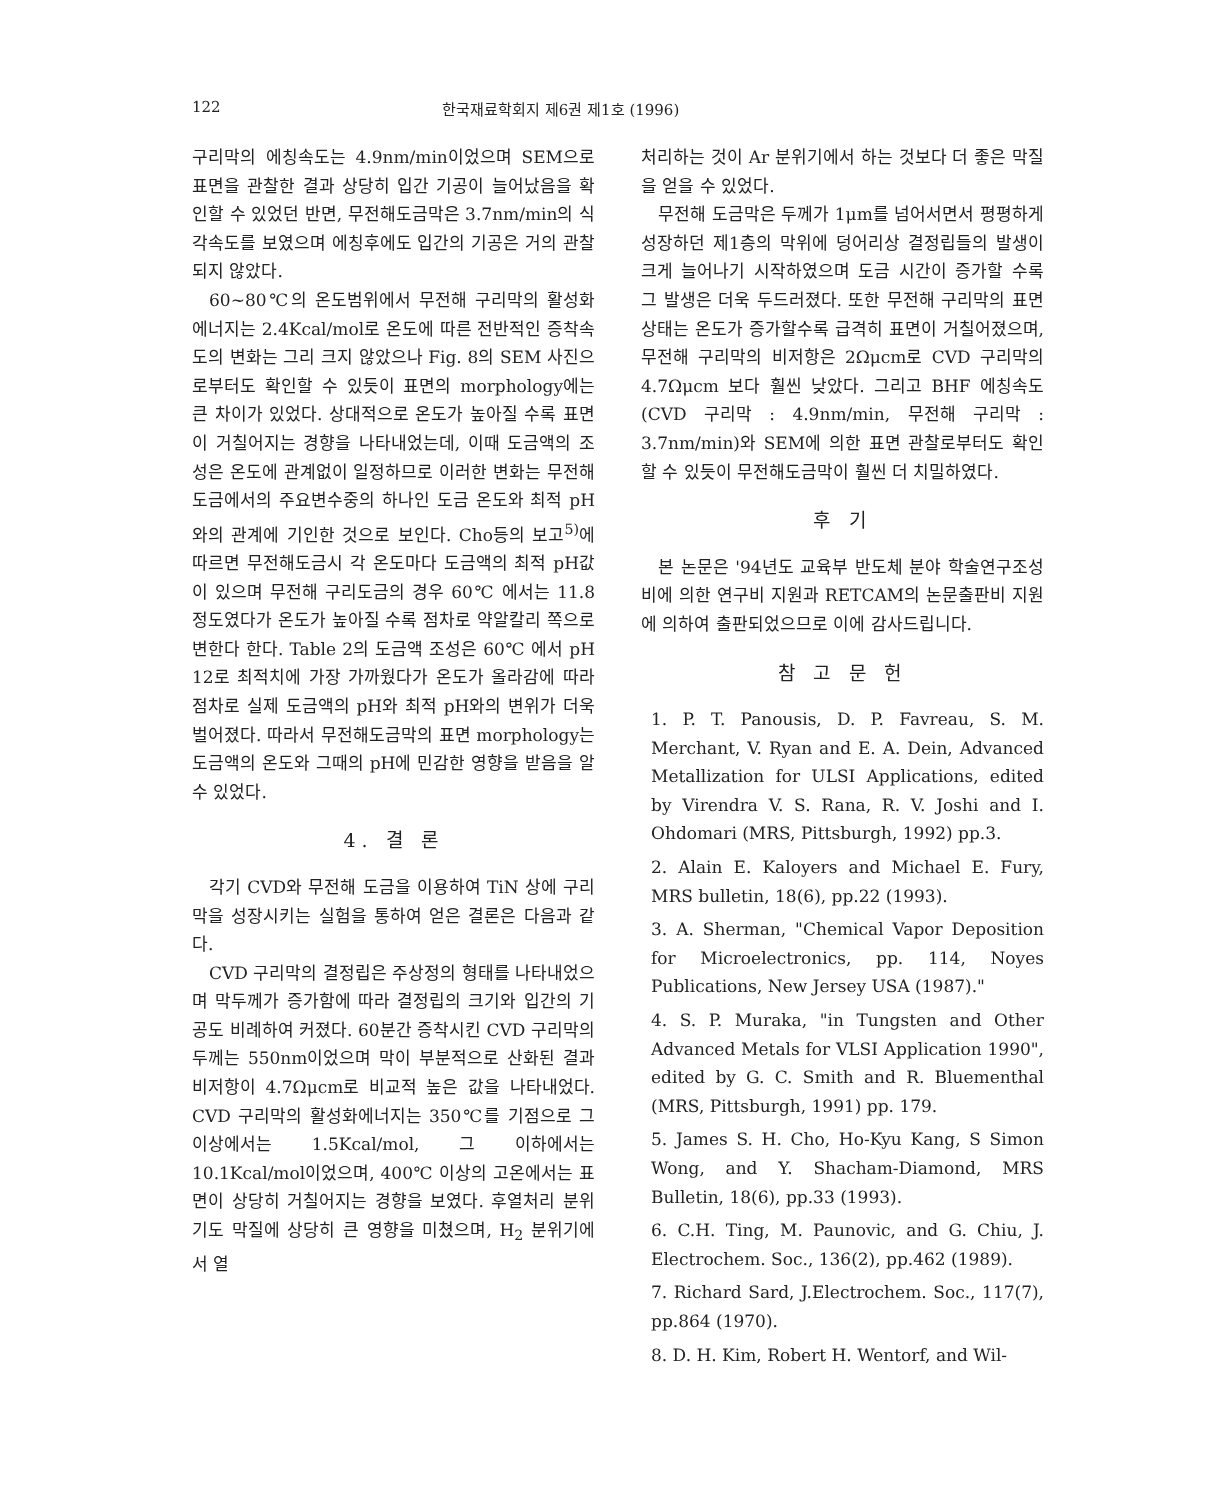122 한국재료학회지 제6권 제1호 (1996)
구리막의 에칭속도는 4.9nm/min이었으며 SEM으로 표면을 관찰한 결과 상당히 입간 기공이 늘어났음을 확인할 수 있었던 반면, 무전해도금막은 3.7nm/min의 식각속도를 보였으며 에칭후에도 입간의 기공은 거의 관찰되지 않았다.
60~80℃의 온도범위에서 무전해 구리막의 활성화 에너지는 2.4Kcal/mol로 온도에 따른 전반적인 증착속도의 변화는 그리 크지 않았으나 Fig. 8의 SEM 사진으로부터도 확인할 수 있듯이 표면의 morphology에는 큰 차이가 있었다. 상대적으로 온도가 높아질 수록 표면이 거칠어지는 경향을 나타내었는데, 이때 도금액의 조성은 온도에 관계없이 일정하므로 이러한 변화는 무전해도금에서의 주요변수중의 하나인 도금 온도와 최적 pH와의 관계에 기인한 것으로 보인다. Cho등의 보고<sup>5)</sup>에 따르면 무전해도금시 각 온도마다 도금액의 최적 pH값이 있으며 무전해 구리도금의 경우 60℃ 에서는 11.8 정도였다가 온도가 높아질 수록 점차로 약알칼리 쪽으로 변한다 한다. Table 2의 도금액 조성은 60℃ 에서 pH 12로 최적치에 가장 가까웠다가 온도가 올라감에 따라 점차로 실제 도금액의 pH와 최적 pH와의 변위가 더욱 벌어졌다. 따라서 무전해도금막의 표면 morphology는 도금액의 온도와 그때의 pH에 민감한 영향을 받음을 알 수 있었다.
4. 결 론
각기 CVD와 무전해 도금을 이용하여 TiN 상에 구리막을 성장시키는 실험을 통하여 얻은 결론은 다음과 같다.
CVD 구리막의 결정립은 주상정의 형태를 나타내었으며 막두께가 증가함에 따라 결정립의 크기와 입간의 기공도 비례하여 커졌다. 60분간 증착시킨 CVD 구리막의 두께는 550nm이었으며 막이 부분적으로 산화된 결과 비저항이 4.7Ωμcm로 비교적 높은 값을 나타내었다. CVD 구리막의 활성화에너지는 350℃를 기점으로 그 이상에서는 1.5Kcal/mol, 그 이하에서는 10.1Kcal/mol이었으며, 400℃ 이상의 고온에서는 표면이 상당히 거칠어지는 경향을 보였다. 후열처리 분위기도 막질에 상당히 큰 영향을 미쳤으며, H<sub>2</sub> 분위기에서 열
처리하는 것이 Ar 분위기에서 하는 것보다 더 좋은 막질을 얻을 수 있었다.
무전해 도금막은 두께가 1μm를 넘어서면서 평평하게 성장하던 제1층의 막위에 덩어리상 결정립들의 발생이 크게 늘어나기 시작하였으며 도금 시간이 증가할 수록 그 발생은 더욱 두드러졌다. 또한 무전해 구리막의 표면상태는 온도가 증가할수록 급격히 표면이 거칠어졌으며, 무전해 구리막의 비저항은 2Ωμcm로 CVD 구리막의 4.7Ωμcm 보다 훨씬 낮았다. 그리고 BHF 에칭속도 (CVD 구리막 : 4.9nm/min, 무전해 구리막 : 3.7nm/min)와 SEM에 의한 표면 관찰로부터도 확인할 수 있듯이 무전해도금막이 훨씬 더 치밀하였다.
후 기
본 논문은 '94년도 교육부 반도체 분야 학술연구조성비에 의한 연구비 지원과 RETCAM의 논문출판비 지원에 의하여 출판되었으므로 이에 감사드립니다.
참 고 문 헌
1. P. T. Panousis, D. P. Favreau, S. M. Merchant, V. Ryan and E. A. Dein, Advanced Metallization for ULSI Applications, edited by Virendra V. S. Rana, R. V. Joshi and I. Ohdomari (MRS, Pittsburgh, 1992) pp.3.
2. Alain E. Kaloyers and Michael E. Fury, MRS bulletin, 18(6), pp.22 (1993).
3. A. Sherman, "Chemical Vapor Deposition for Microelectronics, pp. 114, Noyes Publications, New Jersey USA (1987)."
4. S. P. Muraka, "in Tungsten and Other Advanced Metals for VLSI Application 1990", edited by G. C. Smith and R. Bluementhal (MRS, Pittsburgh, 1991) pp. 179.
5. James S. H. Cho, Ho-Kyu Kang, S Simon Wong, and Y. Shacham-Diamond, MRS Bulletin, 18(6), pp.33 (1993).
6. C.H. Ting, M. Paunovic, and G. Chiu, J. Electrochem. Soc., 136(2), pp.462 (1989).
7. Richard Sard, J.Electrochem. Soc., 117(7), pp.864 (1970).
8. D. H. Kim, Robert H. Wentorf, and Wil-